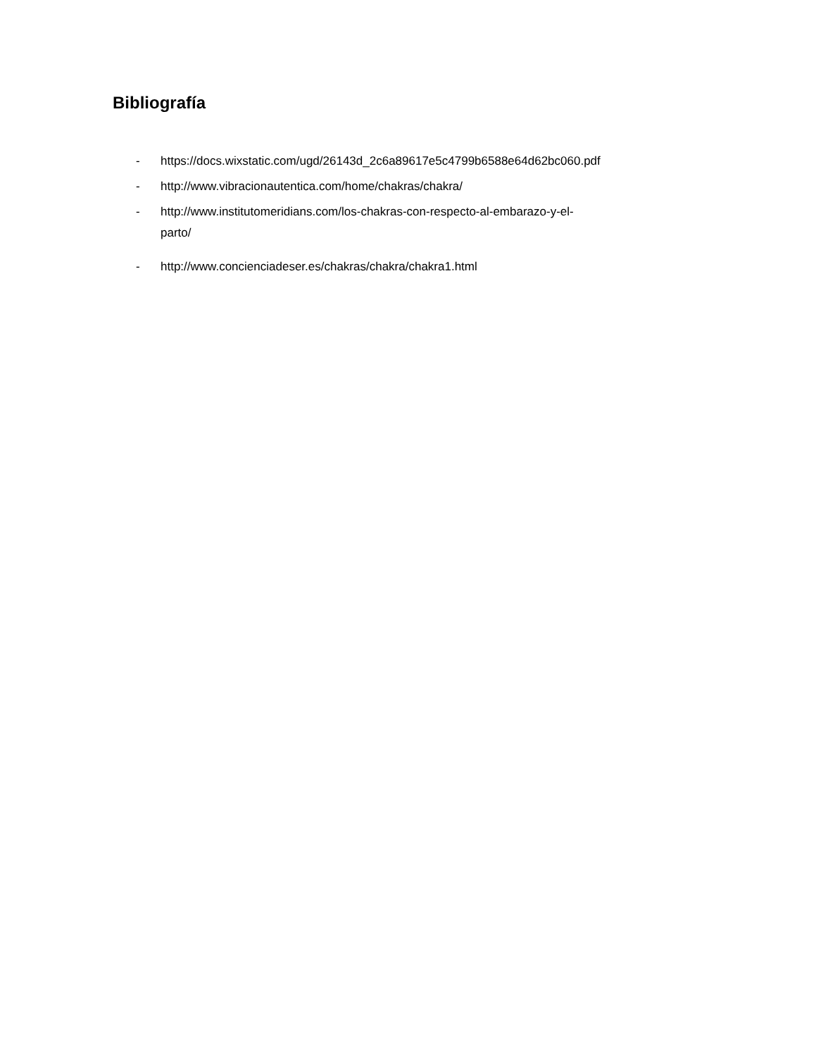Bibliografía
- https://docs.wixstatic.com/ugd/26143d_2c6a89617e5c4799b6588e64d62bc060.pdf
- http://www.vibracionautentica.com/home/chakras/chakra/
- http://www.institutomeridians.com/los-chakras-con-respecto-al-embarazo-y-el-
parto/
- http://www.concienciadeser.es/chakras/chakra/chakra1.html